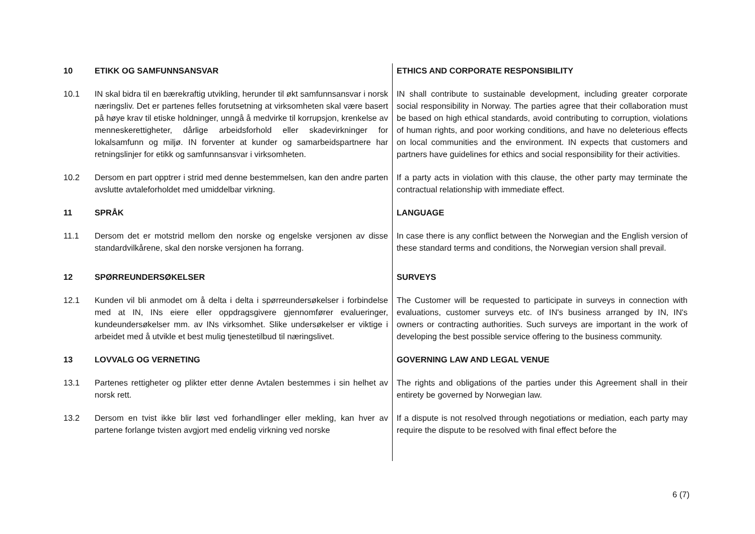10 ETIKK OG SAMFUNNSANSVAR ETHICS AND CORPORATE RESPONSIBILITY
10.1 IN skal bidra til en bærekraftig utvikling, herunder til økt samfunnsansvar i norsk næringsliv. Det er partenes felles forutsetning at virksomheten skal være basert på høye krav til etiske holdninger, unngå å medvirke til korrupsjon, krenkelse av menneskerettigheter, dårlige arbeidsforhold eller skadevirkninger for lokalsamfunn og miljø. IN forventer at kunder og samarbeidspartnere har retningslinjer for etikk og samfunnsansvar i virksomheten.
IN shall contribute to sustainable development, including greater corporate social responsibility in Norway. The parties agree that their collaboration must be based on high ethical standards, avoid contributing to corruption, violations of human rights, and poor working conditions, and have no deleterious effects on local communities and the environment. IN expects that customers and partners have guidelines for ethics and social responsibility for their activities.
10.2 Dersom en part opptrer i strid med denne bestemmelsen, kan den andre parten avslutte avtaleforholdet med umiddelbar virkning.
If a party acts in violation with this clause, the other party may terminate the contractual relationship with immediate effect.
11 SPRÅK LANGUAGE
11.1 Dersom det er motstrid mellom den norske og engelske versjonen av disse standardvilkårene, skal den norske versjonen ha forrang.
In case there is any conflict between the Norwegian and the English version of these standard terms and conditions, the Norwegian version shall prevail.
12 SPØRREUNDERSØKELSER SURVEYS
12.1 Kunden vil bli anmodet om å delta i delta i spørreundersøkelser i forbindelse med at IN, INs eiere eller oppdragsgivere gjennomfører evalueringer, kundeundersøkelser mm. av INs virksomhet. Slike undersøkelser er viktige i arbeidet med å utvikle et best mulig tjenestetilbud til næringslivet.
The Customer will be requested to participate in surveys in connection with evaluations, customer surveys etc. of IN's business arranged by IN, IN's owners or contracting authorities. Such surveys are important in the work of developing the best possible service offering to the business community.
13 LOVVALG OG VERNETING GOVERNING LAW AND LEGAL VENUE
13.1 Partenes rettigheter og plikter etter denne Avtalen bestemmes i sin helhet av norsk rett.
The rights and obligations of the parties under this Agreement shall in their entirety be governed by Norwegian law.
13.2 Dersom en tvist ikke blir løst ved forhandlinger eller mekling, kan hver av partene forlange tvisten avgjort med endelig virkning ved norske
If a dispute is not resolved through negotiations or mediation, each party may require the dispute to be resolved with final effect before the
6 (7)